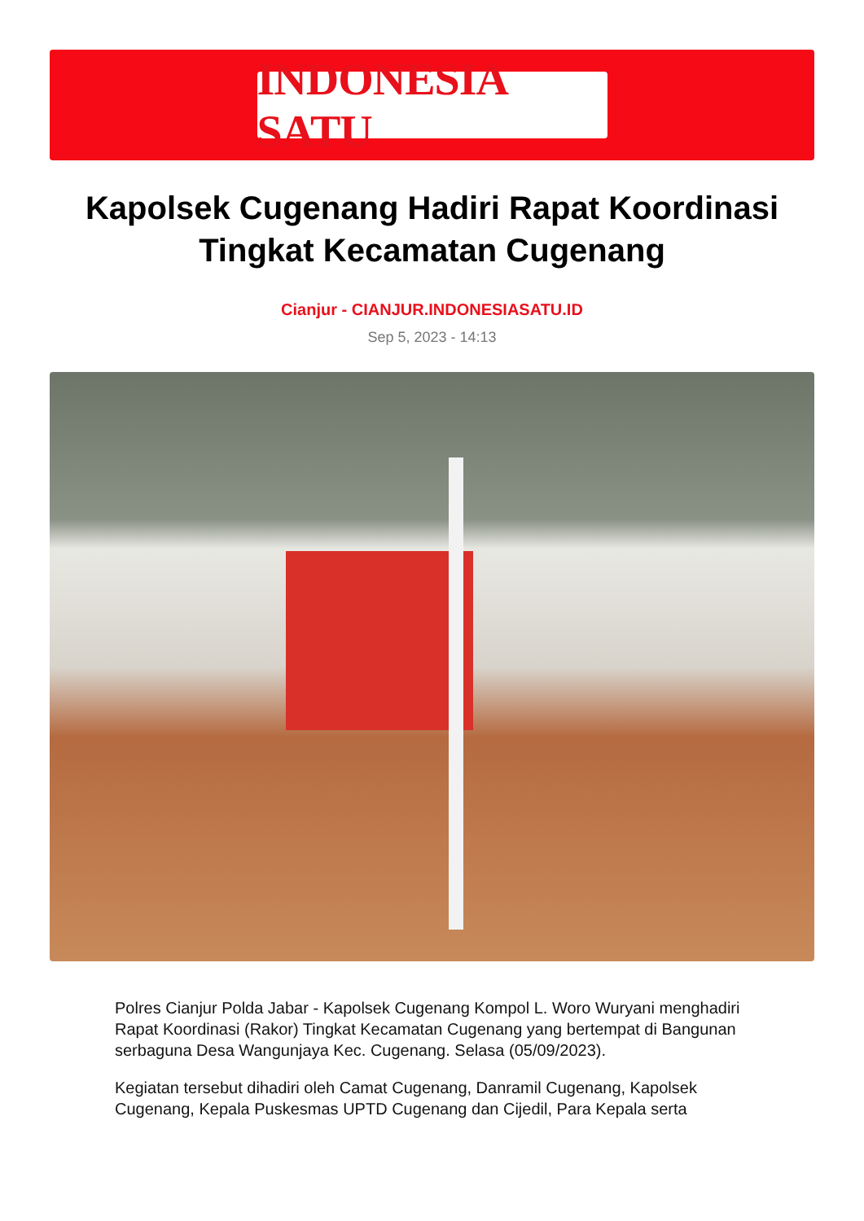INDONESIA SATU
Kapolsek Cugenang Hadiri Rapat Koordinasi Tingkat Kecamatan Cugenang
Cianjur - CIANJUR.INDONESIASATU.ID
Sep 5, 2023 - 14:13
Polres Cianjur Polda Jabar - Kapolsek Cugenang Kompol L. Woro Wuryani menghadiri Rapat Koordinasi (Rakor) Tingkat Kecamatan Cugenang yang bertempat di Bangunan serbaguna Desa Wangunjaya Kec. Cugenang. Selasa (05/09/2023).
Kegiatan tersebut dihadiri oleh Camat Cugenang, Danramil Cugenang, Kapolsek Cugenang, Kepala Puskesmas UPTD Cugenang dan Cijedil, Para Kepala serta